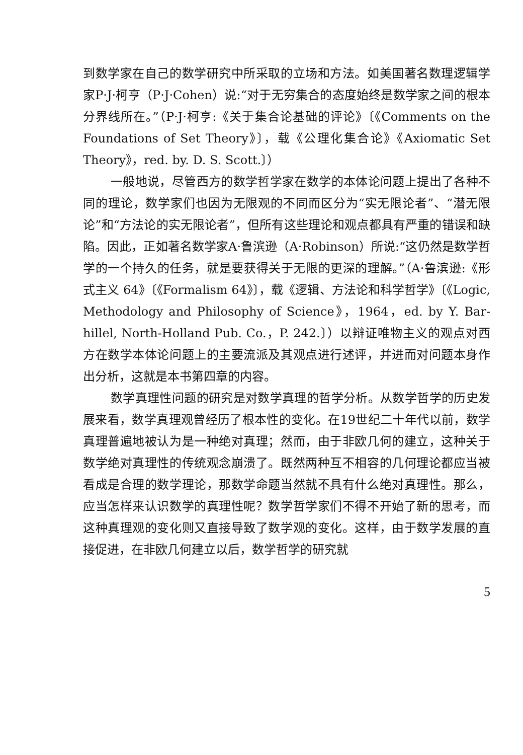到数学家在自己的数学研究中所采取的立场和方法。如美国著名数理逻辑学家P·J·柯亨（P·J·Cohen）说:“对于无穷集合的态度始终是数学家之间的根本分界线所在。”（P·J·柯亨:《关于集合论基础的评论》〔《Comments on the Foundations of Set Theory》〕，载《公理化集合论》《Axiomatic Set Theory》，red. by. D. S. Scott.〕）
一般地说，尽管西方的数学哲学家在数学的本体论问题上提出了各种不同的理论，数学家们也因为无限观的不同而区分为“实无限论者”、“潜无限论”和“方法论的实无限论者”，但所有这些理论和观点都具有严重的错误和缺陷。因此，正如著名数学家A·鲁滨逊（A·Robinson）所说:“这仍然是数学哲学的一个持久的任务，就是要获得关于无限的更深的理解。”（A·鲁滨逊:《形式主义 64》〔《Formalism 64》〕，载《逻辑、方法论和科学哲学》〔《Logic, Methodology and Philosophy of Science》，1964，ed. by Y. Bar-hillel, North-Holland Pub. Co.，P. 242.〕）以辩证唯物主义的观点对西方在数学本体论问题上的主要流派及其观点进行述评，并进而对问题本身作出分析，这就是本书第四章的内容。
数学真理性问题的研究是对数学真理的哲学分析。从数学哲学的历史发展来看，数学真理观曾经历了根本性的变化。在19世纪二十年代以前，数学真理普遍地被认为是一种绝对真理；然而，由于非欧几何的建立，这种关于数学绝对真理性的传统观念崩溃了。既然两种互不相容的几何理论都应当被看成是合理的数学理论，那数学命题当然就不具有什么绝对真理性。那么，应当怎样来认识数学的真理性呢？数学哲学家们不得不开始了新的思考，而这种真理观的变化则又直接导致了数学观的变化。这样，由于数学发展的直接促进，在非欧几何建立以后，数学哲学的研究就
5